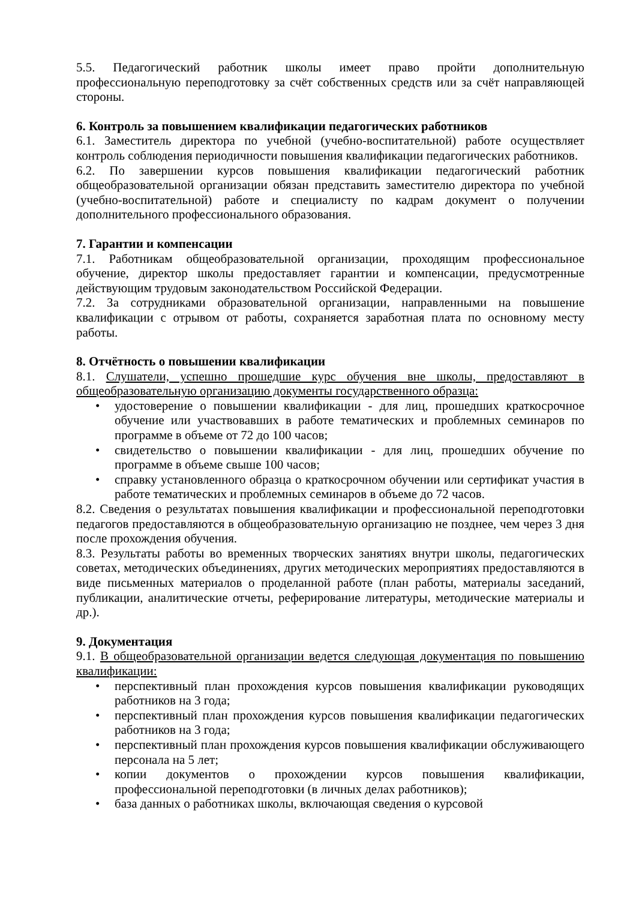5.5. Педагогический работник школы имеет право пройти дополнительную профессиональную переподготовку за счёт собственных средств или за счёт направляющей стороны.
6. Контроль за повышением квалификации педагогических работников
6.1. Заместитель директора по учебной (учебно-воспитательной) работе осуществляет контроль соблюдения периодичности повышения квалификации педагогических работников.
6.2. По завершении курсов повышения квалификации педагогический работник общеобразовательной организации обязан представить заместителю директора по учебной (учебно-воспитательной) работе и специалисту по кадрам документ о получении дополнительного профессионального образования.
7. Гарантии и компенсации
7.1. Работникам общеобразовательной организации, проходящим профессиональное обучение, директор школы предоставляет гарантии и компенсации, предусмотренные действующим трудовым законодательством Российской Федерации.
7.2. За сотрудниками образовательной организации, направленными на повышение квалификации с отрывом от работы, сохраняется заработная плата по основному месту работы.
8. Отчётность о повышении квалификации
8.1. Слушатели, успешно прошедшие курс обучения вне школы, предоставляют в общеобразовательную организацию документы государственного образца:
• удостоверение о повышении квалификации - для лиц, прошедших краткосрочное обучение или участвовавших в работе тематических и проблемных семинаров по программе в объеме от 72 до 100 часов;
• свидетельство о повышении квалификации - для лиц, прошедших обучение по программе в объеме свыше 100 часов;
• справку установленного образца о краткосрочном обучении или сертификат участия в работе тематических и проблемных семинаров в объеме до 72 часов.
8.2. Сведения о результатах повышения квалификации и профессиональной переподготовки педагогов предоставляются в общеобразовательную организацию не позднее, чем через 3 дня после прохождения обучения.
8.3. Результаты работы во временных творческих занятиях внутри школы, педагогических советах, методических объединениях, других методических мероприятиях предоставляются в виде письменных материалов о проделанной работе (план работы, материалы заседаний, публикации, аналитические отчеты, реферирование литературы, методические материалы и др.).
9. Документация
9.1. В общеобразовательной организации ведется следующая документация по повышению квалификации:
• перспективный план прохождения курсов повышения квалификации руководящих работников на 3 года;
• перспективный план прохождения курсов повышения квалификации педагогических работников на 3 года;
• перспективный план прохождения курсов повышения квалификации обслуживающего персонала на 5 лет;
• копии документов о прохождении курсов повышения квалификации, профессиональной переподготовки (в личных делах работников);
• база данных о работниках школы, включающая сведения о курсовой